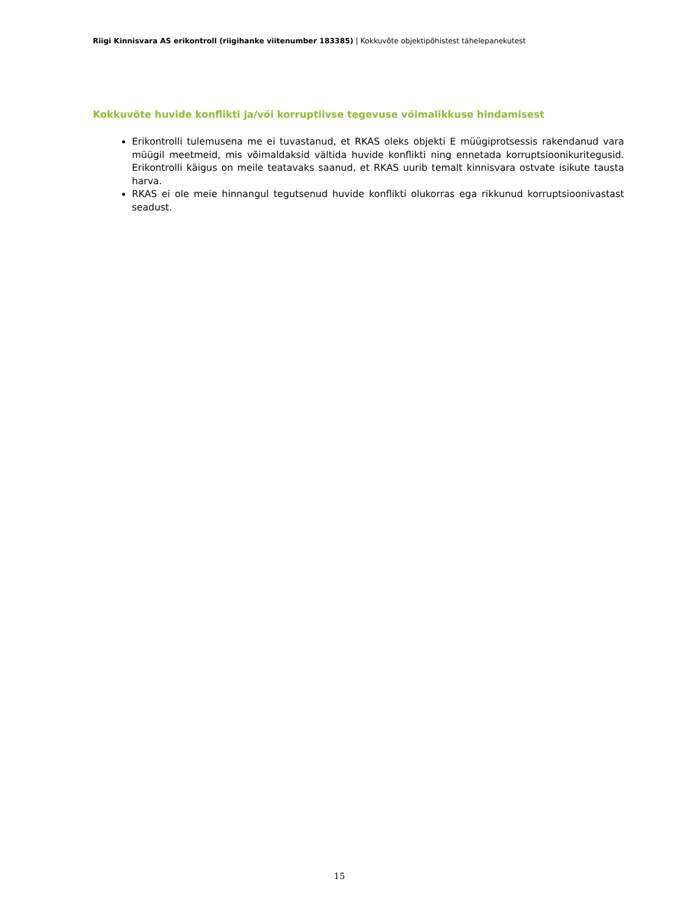Riigi Kinnisvara AS erikontroll (riigihanke viitenumber 183385) | Kokkuvõte objektipõhistest tähelepanekutest
Kokkuvõte huvide konflikti ja/või korruptiivse tegevuse võimalikkuse hindamisest
Erikontrolli tulemusena me ei tuvastanud, et RKAS oleks objekti E müügiprotsessis rakendanud vara müügil meetmeid, mis võimaldaksid vältida huvide konflikti ning ennetada korruptsioonikuritegusid. Erikontrolli käigus on meile teatavaks saanud, et RKAS uurib temalt kinnisvara ostvate isikute tausta harva.
RKAS ei ole meie hinnangul tegutsenud huvide konflikti olukorras ega rikkunud korruptsioonivastast seadust.
15